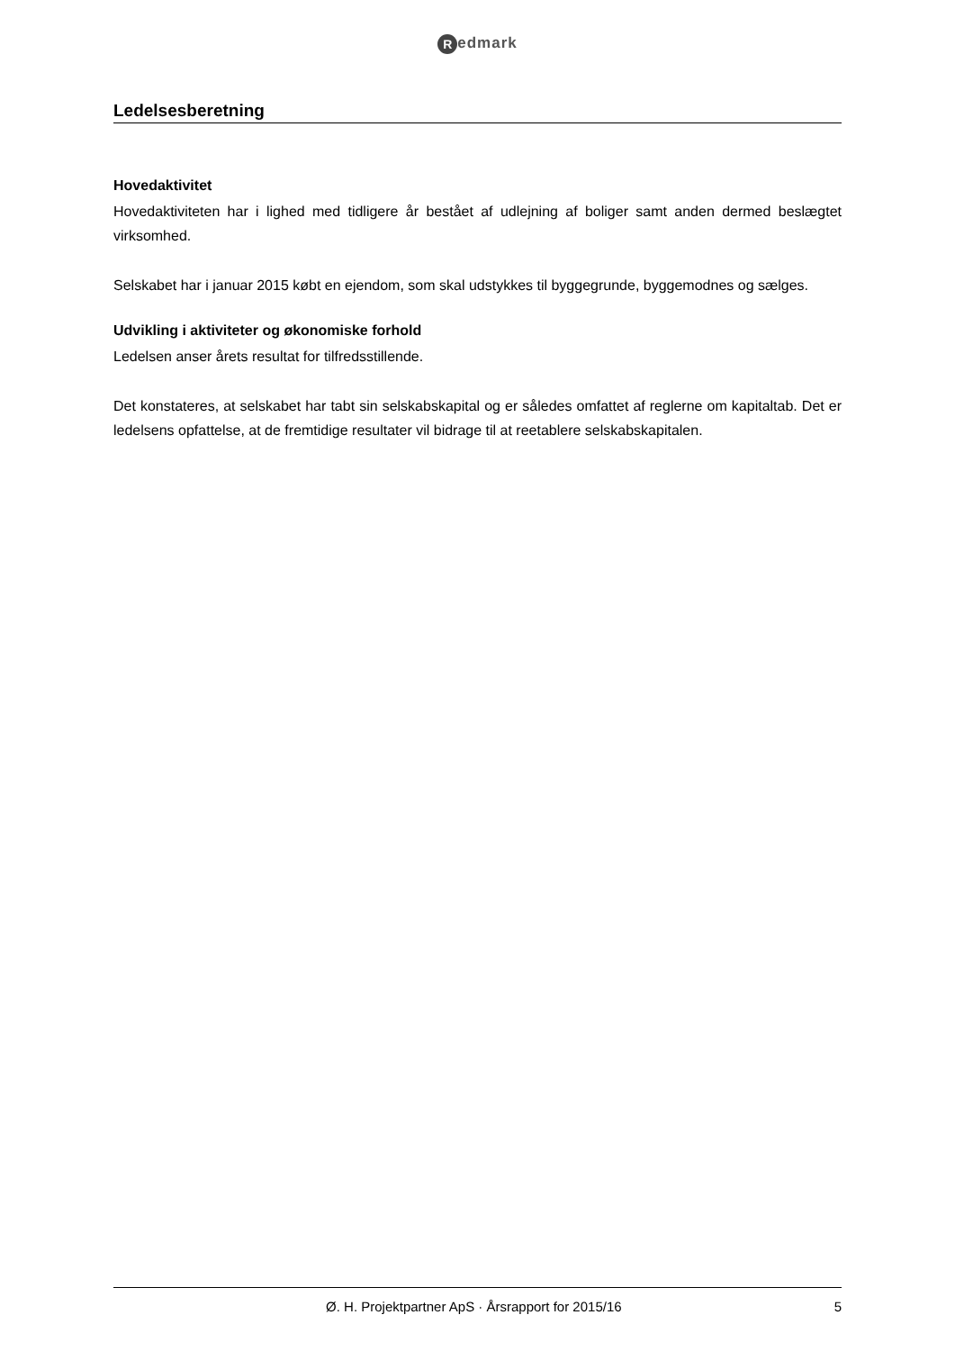Redmark
Ledelsesberetning
Hovedaktivitet
Hovedaktiviteten har i lighed med tidligere år bestået af udlejning af boliger samt anden dermed beslægtet virksomhed.
Selskabet har i januar 2015 købt en ejendom, som skal udstykkes til byggegrunde, byggemodnes og sælges.
Udvikling i aktiviteter og økonomiske forhold
Ledelsen anser årets resultat for tilfredsstillende.
Det konstateres, at selskabet har tabt sin selskabskapital og er således omfattet af reglerne om kapitaltab. Det er ledelsens opfattelse, at de fremtidige resultater vil bidrage til at reetablere selskabskapitalen.
Ø. H. Projektpartner ApS · Årsrapport for 2015/16
5